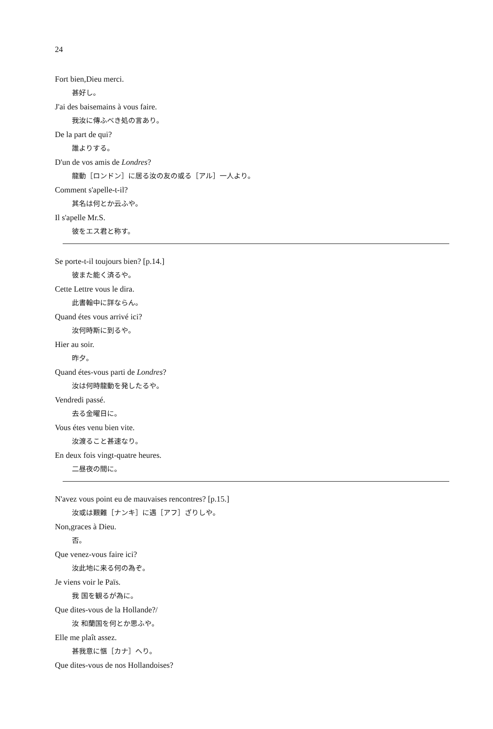24
Fort bien,Dieu merci.
甚好し。
J'ai des baisemains à vous faire.
我汝に傳ふべき処の言あり。
De la part de qui?
誰よりする。
D'un de vos amis de Londres?
龍動［ロンドン］に居る汝の友の或る［アル］一人より。
Comment s'apelle-t-il?
其名は何とか云ふや。
Il s'apelle Mr.S.
彼をエス君と称す。
Se porte-t-il toujours bien? [p.14.]
彼また能く済るや。
Cette Lettre vous le dira.
此書翰中に詳ならん。
Quand étes vous arrivé ici?
汝何時斯に到るや。
Hier au soir.
昨夕。
Quand étes-vous parti de Londres?
汝は何時龍動を発したるや。
Vendredi passé.
去る金曜日に。
Vous étes venu bien vite.
汝渡ること甚速なり。
En deux fois vingt-quatre heures.
二昼夜の間に。
N'avez vous point eu de mauvaises rencontres? [p.15.]
汝或は艱難［ナンキ］に遇［アフ］ざりしや。
Non,graces à Dieu.
否。
Que venez-vous faire ici?
汝此地に来る何の為ぞ。
Je viens voir le Païs.
我 国を観るが為に。
Que dites-vous de la Hollande?/
汝 和蘭国を何とか思ふや。
Elle me plaît assez.
甚我意に愜［カナ］へり。
Que dites-vous de nos Hollandoises?